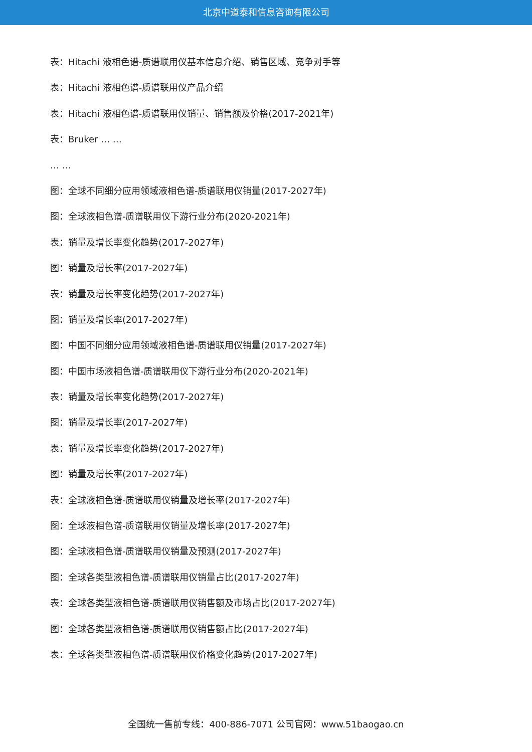北京中道泰和信息咨询有限公司
表：Hitachi 液相色谱-质谱联用仪基本信息介绍、销售区域、竞争对手等
表：Hitachi 液相色谱-质谱联用仪产品介绍
表：Hitachi 液相色谱-质谱联用仪销量、销售额及价格(2017-2021年)
表：Bruker … …
… …
图：全球不同细分应用领域液相色谱-质谱联用仪销量(2017-2027年)
图：全球液相色谱-质谱联用仪下游行业分布(2020-2021年)
表：销量及增长率变化趋势(2017-2027年)
图：销量及增长率(2017-2027年)
表：销量及增长率变化趋势(2017-2027年)
图：销量及增长率(2017-2027年)
图：中国不同细分应用领域液相色谱-质谱联用仪销量(2017-2027年)
图：中国市场液相色谱-质谱联用仪下游行业分布(2020-2021年)
表：销量及增长率变化趋势(2017-2027年)
图：销量及增长率(2017-2027年)
表：销量及增长率变化趋势(2017-2027年)
图：销量及增长率(2017-2027年)
表：全球液相色谱-质谱联用仪销量及增长率(2017-2027年)
图：全球液相色谱-质谱联用仪销量及增长率(2017-2027年)
图：全球液相色谱-质谱联用仪销量及预测(2017-2027年)
图：全球各类型液相色谱-质谱联用仪销量占比(2017-2027年)
表：全球各类型液相色谱-质谱联用仪销售额及市场占比(2017-2027年)
图：全球各类型液相色谱-质谱联用仪销售额占比(2017-2027年)
表：全球各类型液相色谱-质谱联用仪价格变化趋势(2017-2027年)
全国统一售前专线：400-886-7071 公司官网：www.51baogao.cn